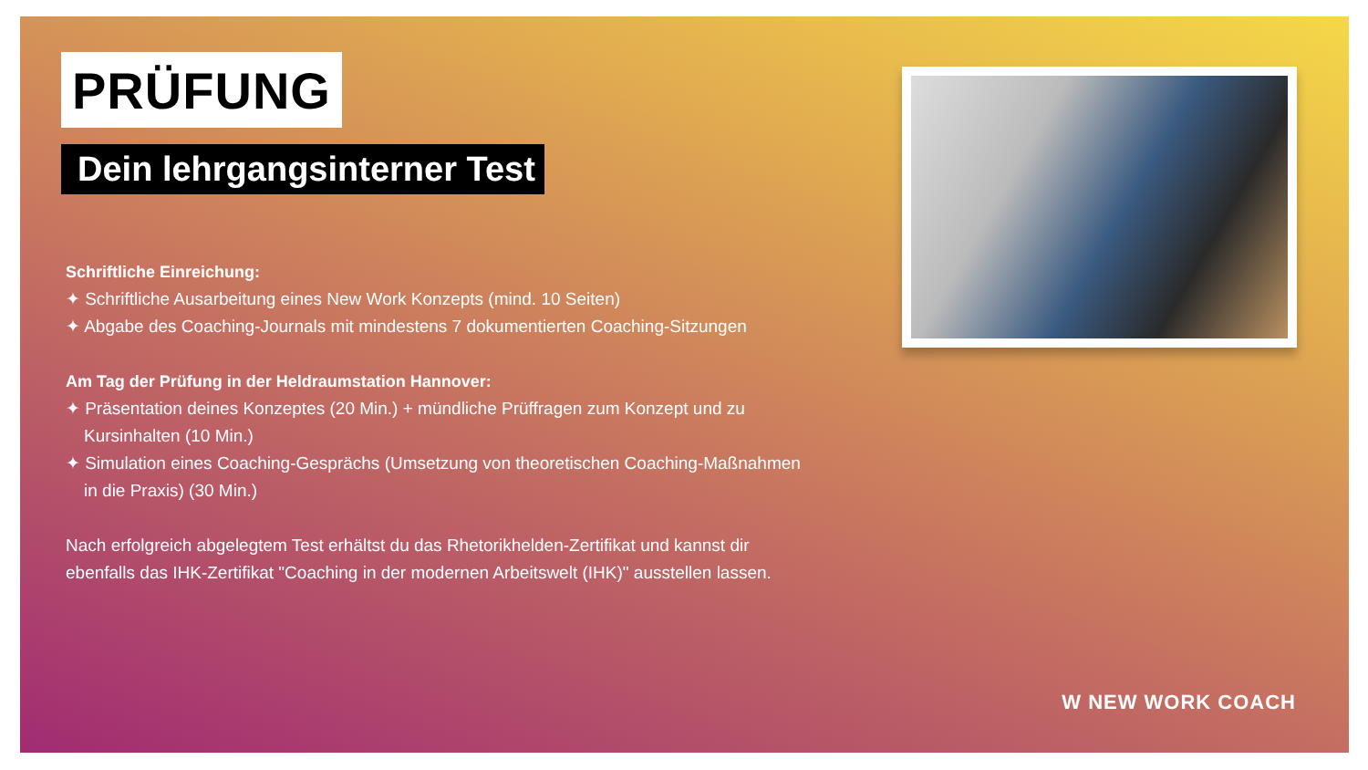PRÜFUNG
Dein lehrgangsinterner Test
Schriftliche Einreichung:
✦ Schriftliche Ausarbeitung eines New Work Konzepts (mind. 10 Seiten)
✦ Abgabe des Coaching-Journals mit mindestens 7 dokumentierten Coaching-Sitzungen
Am Tag der Prüfung in der Heldraumstation Hannover:
✦ Präsentation deines Konzeptes (20 Min.) + mündliche Prüffragen zum Konzept und zu Kursinhalten (10 Min.)
✦ Simulation eines Coaching-Gesprächs (Umsetzung von theoretischen Coaching-Maßnahmen in die Praxis) (30 Min.)
Nach erfolgreich abgelegtem Test erhältst du das Rhetorikhelden-Zertifikat und kannst dir ebenfalls das IHK-Zertifikat "Coaching in der modernen Arbeitswelt (IHK)" ausstellen lassen.
W NEW WORK COACH